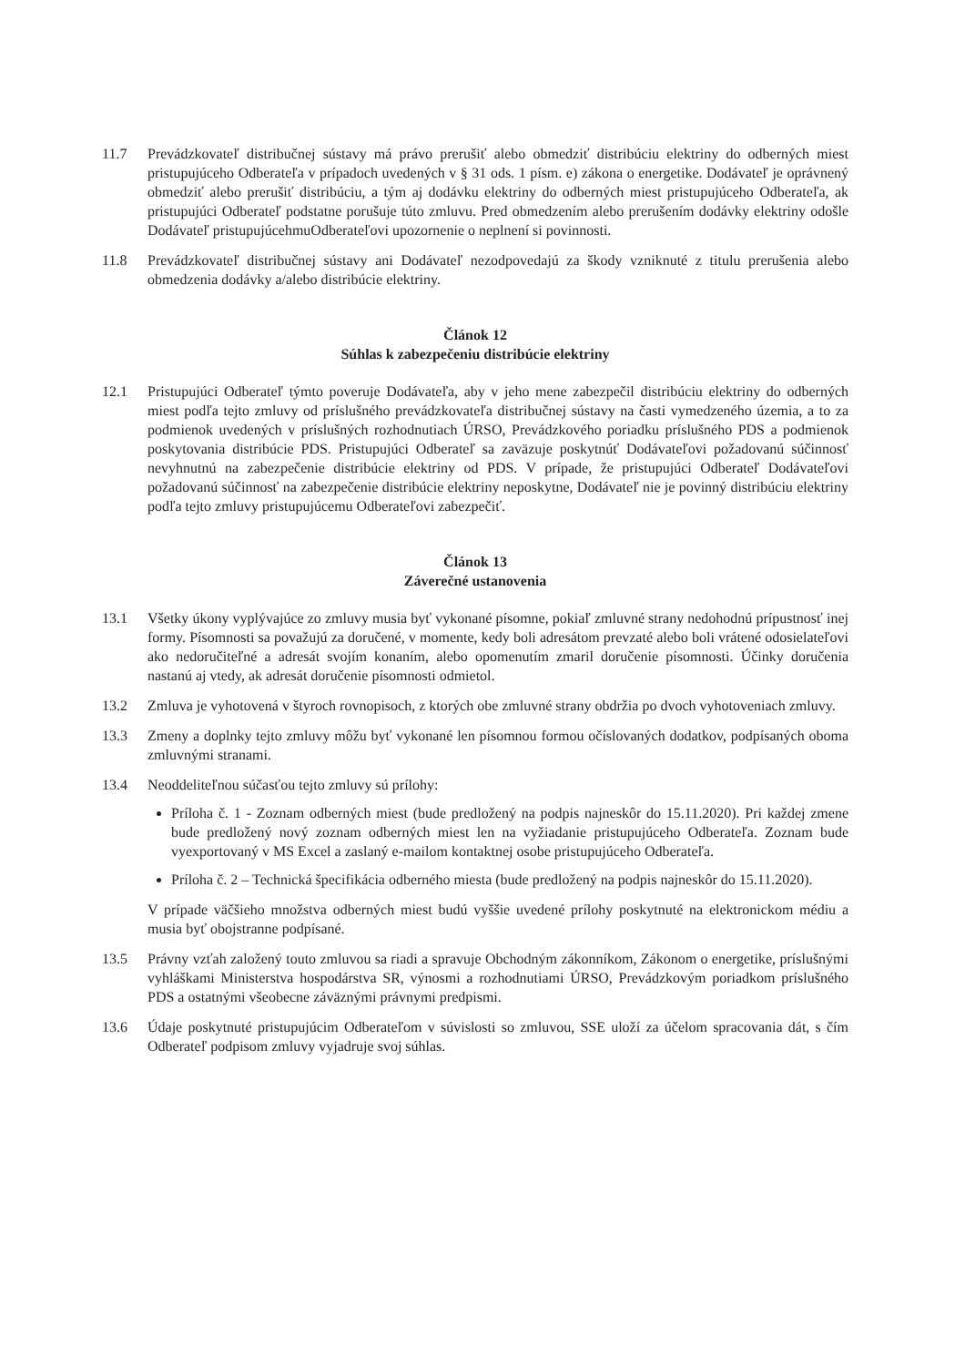11.7 Prevádzkovateľ distribučnej sústavy má právo prerušiť alebo obmedziť distribúciu elektriny do odberných miest pristupujúceho Odberateľa v prípadoch uvedených v § 31 ods. 1 písm. e) zákona o energetike. Dodávateľ je oprávnený obmedziť alebo prerušiť distribúciu, a tým aj dodávku elektriny do odberných miest pristupujúceho Odberateľa, ak pristupujúci Odberateľ podstatne porušuje túto zmluvu. Pred obmedzením alebo prerušením dodávky elektriny odošle Dodávateľ pristupujúcehmuOdberateľovi upozornenie o neplnení si povinnosti.
11.8 Prevádzkovateľ distribučnej sústavy ani Dodávateľ nezodpovedajú za škody vzniknuté z titulu prerušenia alebo obmedzenia dodávky a/alebo distribúcie elektriny.
Článok 12
Súhlas k zabezpečeniu distribúcie elektriny
12.1 Pristupujúci Odberateľ týmto poveruje Dodávateľa, aby v jeho mene zabezpečil distribúciu elektriny do odberných miest podľa tejto zmluvy od príslušného prevádzkovateľa distribučnej sústavy na časti vymedzeného územia, a to za podmienok uvedených v príslušných rozhodnutiach ÚRSO, Prevádzkového poriadku príslušného PDS a podmienok poskytovania distribúcie PDS. Pristupujúci Odberateľ sa zaväzuje poskytnúť Dodávateľovi požadovanú súčinnosť nevyhnutnú na zabezpečenie distribúcie elektriny od PDS. V prípade, že pristupujúci Odberateľ Dodávateľovi požadovanú súčinnosť na zabezpečenie distribúcie elektriny neposkytne, Dodávateľ nie je povinný distribúciu elektriny podľa tejto zmluvy pristupujúcemu Odberateľovi zabezpečiť.
Článok 13
Záverečné ustanovenia
13.1 Všetky úkony vyplývajúce zo zmluvy musia byť vykonané písomne, pokiaľ zmluvné strany nedohodnú prípustnosť inej formy. Písomnosti sa považujú za doručené, v momente, kedy boli adresátom prevzaté alebo boli vrátené odosielateľovi ako nedoručiteľné a adresát svojím konaním, alebo opomenutím zmaril doručenie písomnosti. Účinky doručenia nastanú aj vtedy, ak adresát doručenie písomnosti odmietol.
13.2 Zmluva je vyhotovená v štyroch rovnopisoch, z ktorých obe zmluvné strany obdržia po dvoch vyhotoveniach zmluvy.
13.3 Zmeny a doplnky tejto zmluvy môžu byť vykonané len písomnou formou očíslovaných dodatkov, podpísaných oboma zmluvnými stranami.
13.4 Neoddeliteľnou súčasťou tejto zmluvy sú prílohy:
Príloha č. 1 - Zoznam odberných miest (bude predložený na podpis najneskôr do 15.11.2020). Pri každej zmene bude predložený nový zoznam odberných miest len na vyžiadanie pristupujúceho Odberateľa. Zoznam bude vyexportovaný v MS Excel a zaslaný e-mailom kontaktnej osobe pristupujúceho Odberateľa.
Príloha č. 2 – Technická špecifikácia odberného miesta (bude predložený na podpis najneskôr do 15.11.2020).
V prípade väčšieho množstva odberných miest budú vyššie uvedené prílohy poskytnuté na elektronickom médiu a musia byť obojstranne podpísané.
13.5 Právny vzťah založený touto zmluvou sa riadi a spravuje Obchodným zákonníkom, Zákonom o energetike, príslušnými vyhláškami Ministerstva hospodárstva SR, výnosmi a rozhodnutiami ÚRSO, Prevádzkovým poriadkom príslušného PDS a ostatnými všeobecne záväznými právnymi predpismi.
13.6 Údaje poskytnuté pristupujúcim Odberateľom v súvislosti so zmluvou, SSE uloží za účelom spracovania dát, s čím Odberateľ podpisom zmluvy vyjadruje svoj súhlas.